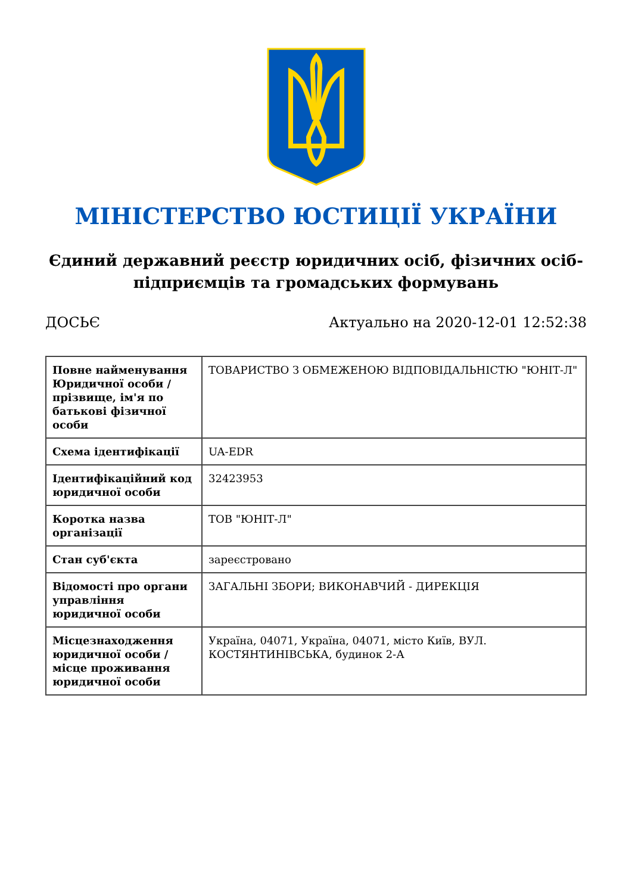МІНІСТЕРСТВО ЮСТИЦІЇ УКРАЇНИ
Єдиний державний реєстр юридичних осіб, фізичних осіб-підприємців та громадських формувань
ДОСЬЄ Актуально на 2020-12-01 12:52:38
| Повне найменування Юридичної особи / прізвище, ім'я по батькові фізичної особи | ТОВАРИСТВО З ОБМЕЖЕНОЮ ВІДПОВІДАЛЬНІСТЮ "ЮНІТ-Л" |
| Схема ідентифікації | UA-EDR |
| Ідентифікаційний код юридичної особи | 32423953 |
| Коротка назва організації | ТОВ "ЮНІТ-Л" |
| Стан суб'єкта | зареєстровано |
| Відомості про органи управління юридичної особи | ЗАГАЛЬНІ ЗБОРИ; ВИКОНАВЧИЙ - ДИРЕКЦІЯ |
| Місцезнаходження юридичної особи / місце проживання юридичної особи | Україна, 04071, Україна, 04071, місто Київ, ВУЛ. КОСТЯНТИНІВСЬКА, будинок 2-А |